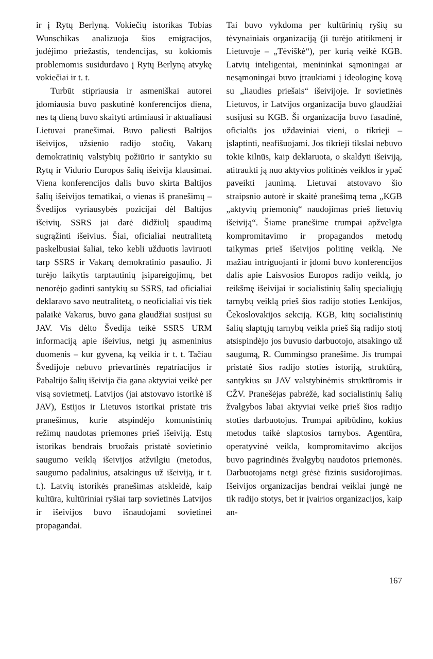ir į Rytų Berlyną. Vokiečių istorikas Tobias Wunschikas analizuoja šios emigracijos, judėjimo priežastis, tendencijas, su kokiomis problemomis susidurdavo į Rytų Berlyną atvykę vokiečiai ir t. t.
Turbūt stipriausia ir asmeniškai autorei įdomiausia buvo paskutinė konferencijos diena, nes tą dieną buvo skaityti artimiausi ir aktualiausi Lietuvai pranešimai. Buvo paliesti Baltijos išeivijos, užsienio radijo stočių, Vakarų demokratinių valstybių požiūrio ir santykio su Rytų ir Vidurio Europos šalių išeivija klausimai. Viena konferencijos dalis buvo skirta Baltijos šalių išeivijos tematikai, o vienas iš pranešimų – Švedijos vyriausybės pozicijai dėl Baltijos išeivių. SSRS jai darė didžiulį spaudimą sugrąžinti išeivius. Šiai, oficialiai neutralitetą paskelbusiai šaliai, teko kebli užduotis laviruoti tarp SSRS ir Vakarų demokratinio pasaulio. Ji turėjo laikytis tarptautinių įsipareigojimų, bet nenorėjo gadinti santykių su SSRS, tad oficialiai deklaravo savo neutralitetą, o neoficialiai vis tiek palaikė Vakarus, buvo gana glaudžiai susijusi su JAV. Vis dėlto Švedija teikė SSRS URM informaciją apie išeivius, netgi jų asmeninius duomenis – kur gyvena, ką veikia ir t. t. Tačiau Švedijoje nebuvo prievartinės repatriacijos ir Pabaltijo šalių išeivija čia gana aktyviai veikė per visą sovietmetį. Latvijos (jai atstovavo istorikė iš JAV), Estijos ir Lietuvos istorikai pristatė tris pranešimus, kurie atspindėjo komunistinių režimų naudotas priemones prieš išeiviją. Estų istorikas bendrais bruožais pristatė sovietinio saugumo veiklą išeivijos atžvilgiu (metodus, saugumo padalinius, atsakingus už išeiviją, ir t. t.). Latvių istorikės pranešimas atskleidė, kaip kultūra, kultūriniai ryšiai tarp sovietinės Latvijos ir išeivijos buvo išnaudojami sovietinei propagandai.
Tai buvo vykdoma per kultūrinių ryšių su tėvynainiais organizaciją (ji turėjo atitikmenį ir Lietuvoje – „Tėviškė“), per kurią veikė KGB. Latvių inteligentai, menininkai sąmoningai ar nesąmoningai buvo įtraukiami į ideologinę kovą su „liaudies priešais“ išeivijoje. Ir sovietinės Lietuvos, ir Latvijos organizacija buvo glaudžiai susijusi su KGB. Ši organizacija buvo fasadinė, oficialūs jos uždaviniai vieni, o tikrieji – įslaptinti, neafišuojami. Jos tikrieji tikslai nebuvo tokie kilnūs, kaip deklaruota, o skaldyti išeiviją, atitraukti ją nuo aktyvios politinės veiklos ir ypač paveikti jaunimą. Lietuvai atstovavo šio straipsnio autorė ir skaitė pranešimą tema „KGB „aktyvių priemonių“ naudojimas prieš lietuvių išeiviją“. Šiame pranešime trumpai apžvelgta kompromitavimo ir propagandos metodų taikymas prieš išeivijos politinę veiklą. Ne mažiau intriguojanti ir įdomi buvo konferencijos dalis apie Laisvosios Europos radijo veiklą, jo reikšmę išeivijai ir socialistinių šalių specialiųjų tarnybų veiklą prieš šios radijo stoties Lenkijos, Čekoslovakijos sekciją. KGB, kitų socialistinių šalių slaptųjų tarnybų veikla prieš šią radijo stotį atsispindėjo jos buvusio darbuotojo, atsakingo už saugumą, R. Cummingso pranešime. Jis trumpai pristatė šios radijo stoties istoriją, struktūrą, santykius su JAV valstybinėmis struktūromis ir CŽV. Pranešėjas pabrėžė, kad socialistinių šalių žvalgybos labai aktyviai veikė prieš šios radijo stoties darbuotojus. Trumpai apibūdino, kokius metodus taikė slaptosios tarnybos. Agentūra, operatyvinė veikla, kompromitavimo akcijos buvo pagrindinės žvalgybų naudotos priemonės. Darbuotojams netgi grėsė fizinis susidorojimas. Išeivijos organizacijas bendrai veiklai jungė ne tik radijo stotys, bet ir įvairios organizacijos, kaip an-
167